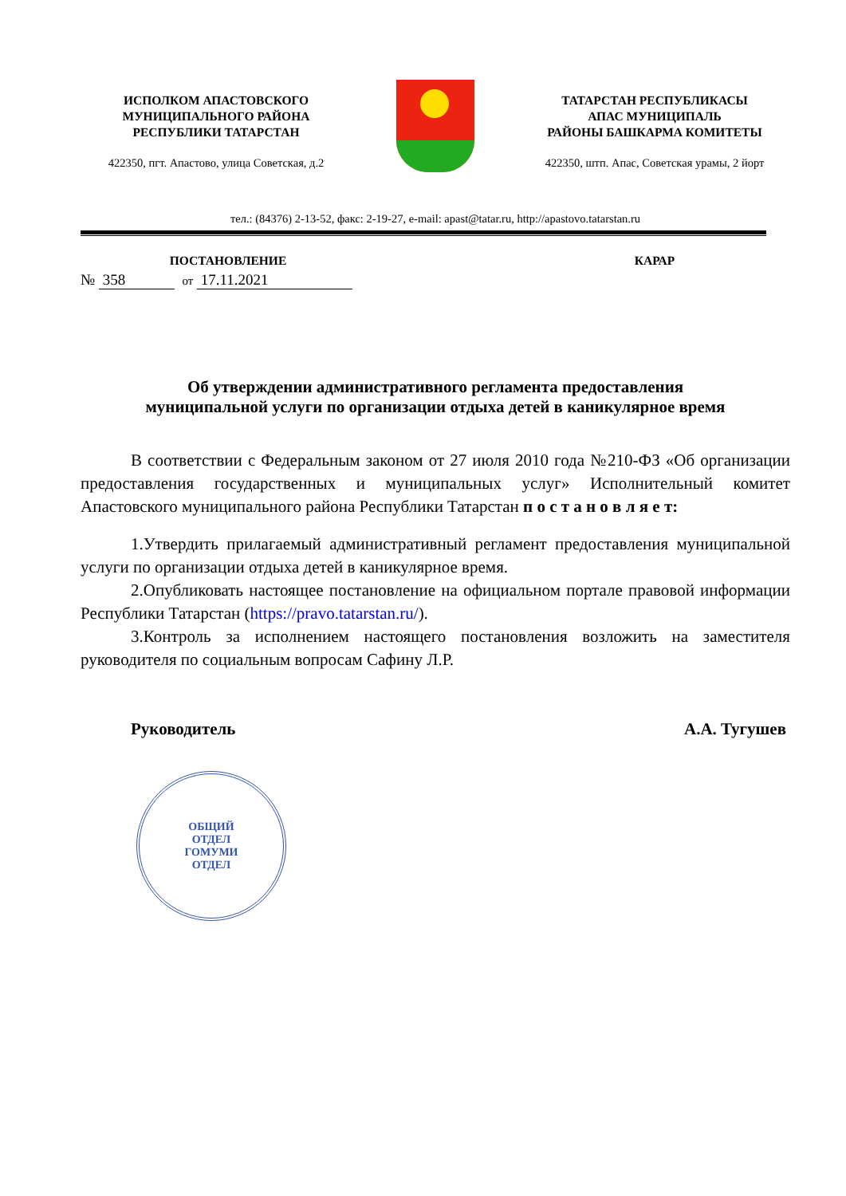ИСПОЛКОМ АПАСТОВСКОГО
МУНИЦИПАЛЬНОГО РАЙОНА
РЕСПУБЛИКИ ТАТАРСТАН
422350, пгт. Апастово, улица Советская, д.2
ТАТАРСТАН РЕСПУБЛИКАСЫ
АПАС МУНИЦИПАЛЬ
РАЙОНЫ БАШКАРМА КОМИТЕТЫ
422350, штп. Апас, Советская урамы, 2 йорт
тел.: (84376) 2-13-52, факс: 2-19-27, e-mail: apast@tatar.ru, http://apastovo.tatarstan.ru
ПОСТАНОВЛЕНИЕ
№ 358 от 17.11.2021
КАРАР
Об утверждении административного регламента предоставления
муниципальной услуги по организации отдыха детей в каникулярное время
В соответствии с Федеральным законом от 27 июля 2010 года №210-ФЗ «Об организации предоставления государственных и муниципальных услуг» Исполнительный комитет Апастовского муниципального района Республики Татарстан п о с т а н о в л я е т:
1.Утвердить прилагаемый административный регламент предоставления муниципальной услуги по организации отдыха детей в каникулярное время.
2.Опубликовать настоящее постановление на официальном портале правовой информации Республики Татарстан (https://pravo.tatarstan.ru/).
3.Контроль за исполнением настоящего постановления возложить на заместителя руководителя по социальным вопросам Сафину Л.Р.
Руководитель А.А. Тугушев
ОБЩИЙ
ОТДЕЛ
ГОМУМИ
ОТДЕЛ